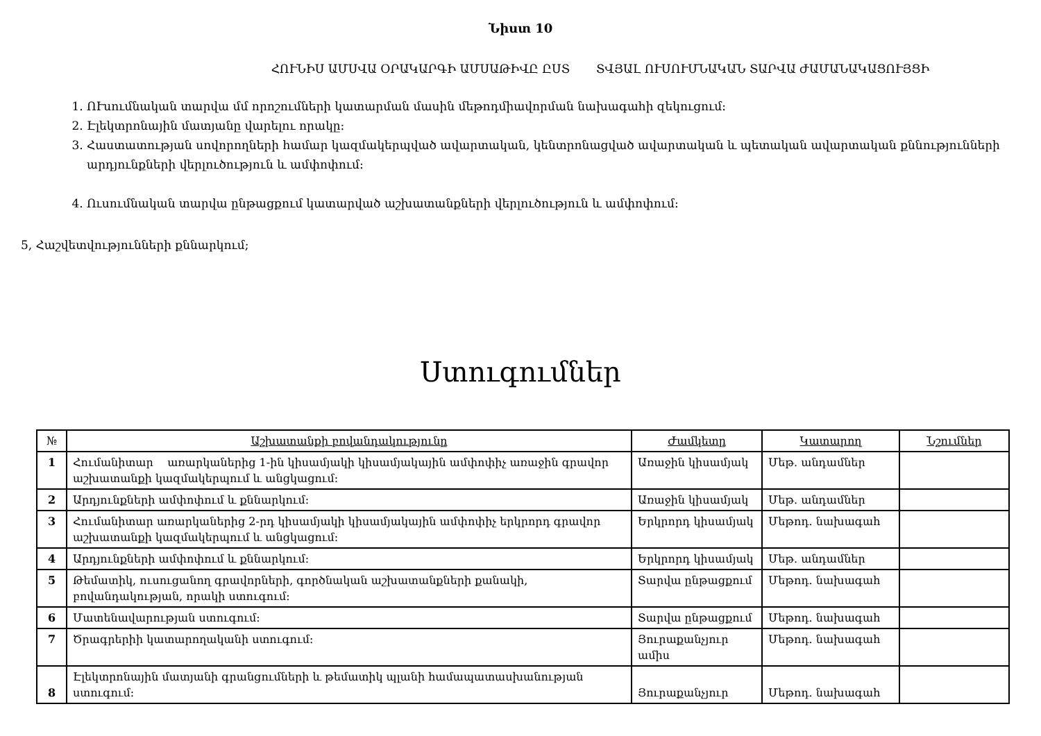Նիստ 10
ՀՈՒՆԻՍ ԱՄՍՎԱ ՕՐԱԿԱՐԳԻ ԱՄՍԱԹԻՎԸ ԸՍՏ ՏՎՅԱԼ ՈՒՍՈՒՄՆԱԿԱՆ ՏԱՐՎԱ ԺԱՄԱՆԱԿԱՑՈՒՅՑԻ
1. ՈՒսումնական տարվա մմ որոշումների կատարման մասին մեթոդմիավորման նախագահի զեկուցում:
2. Էլեկտրոնային մատյանը վարելու որակը:
3. Հաստատության սովորողների համար կազմակերպված ավարտական, կենտրոնացված ավարտական և պետական ավարտական քննությունների արդյունքների վերլուծություն և ամփոփում:
4. Ուսումնական տարվա ընթացքում կատարված աշխատանքների վերլուծություն և ամփոփում:
5, Հաշվետվությունների քննարկում;
Ստուգումներ
| № | Աշխատանքի բովանդակությունը | Ժամկետը | Կատարող | Նշումներ |
| --- | --- | --- | --- | --- |
| 1 | Հումանիտար առարկաներից 1-ին կիսամյակի կիսամյակային ամփոփիչ առաջին գրավոր աշխատանքի կազմակերպում և անցկացում: | Առաջին կիսամյակ | Մեթ. անդամներ | |
| 2 | Արդյունքների ամփոփում և քննարկում: | Առաջին կիսամյակ | Մեթ. անդամներ | |
| 3 | Հումանիտար առարկաներից 2-րդ կիսամյակի կիսամյակային ամփոփիչ երկրորդ գրավոր աշխատանքի կազմակերպում և անցկացում: | Երկրորդ կիսամյակ | Մեթոդ. նախագահ | |
| 4 | Արդյունքների ամփոփում և քննարկում: | Երկրորդ կիսամյակ | Մեթ. անդամներ | |
| 5 | Թեմատիկ, ուսուցանող գրավորների, գործնական աշխատանքների քանակի, բովանդակության, որակի ստուգում: | Տարվա ընթացքում | Մեթոդ. նախագահ | |
| 6 | Մատենավարության ստուգում: | Տարվա ընթացքում | Մեթոդ. նախագահ | |
| 7 | Ծրագրերիի կատարողականի ստուգում: | Յուրաքանչյուր ամիս | Մեթոդ. նախագահ | |
| 8 | Էլեկտրոնային մատյանի գրանցումների և թեմատիկ պլանի համապատասխանության ստուգում: | Յուրաքանչյուր | Մեթոդ. նախագահ | |